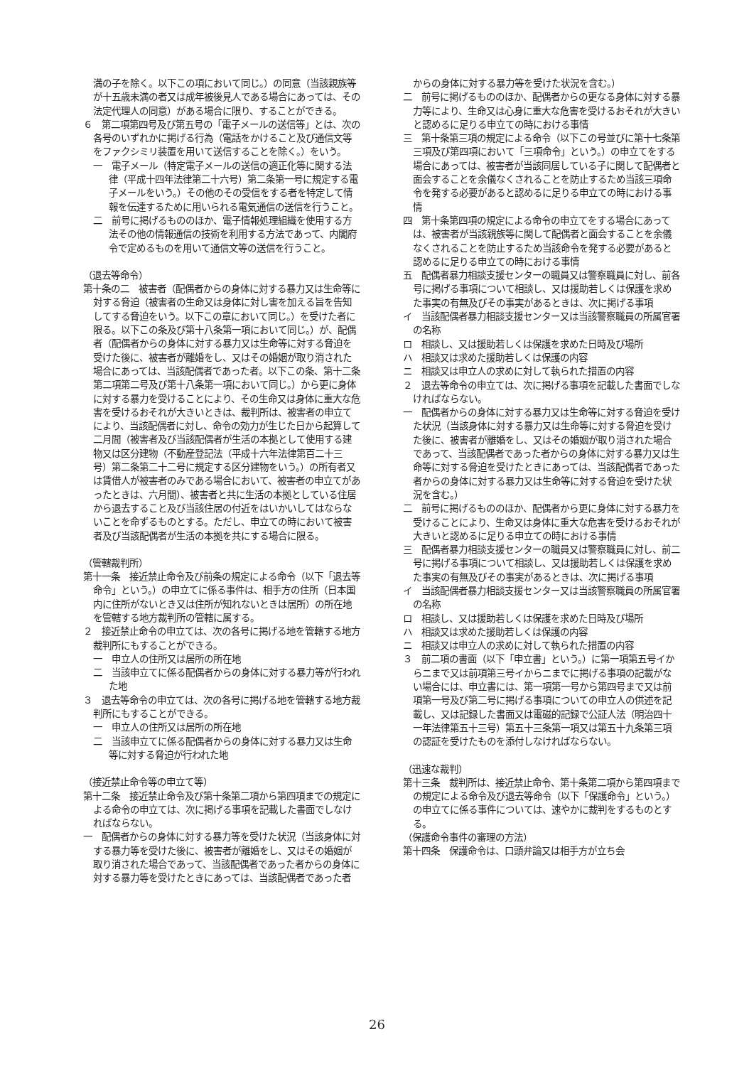満の子を除く。以下この項において同じ。）の同意（当該親族等が十五歳未満の者又は成年被後見人である場合にあっては、その法定代理人の同意）がある場合に限り、することができる。
６　第二項第四号及び第五号の「電子メールの送信等」とは、次の各号のいずれかに掲げる行為（電話をかけること及び通信文等をファクシミリ装置を用いて送信することを除く。）をいう。
一　電子メール（特定電子メールの送信の適正化等に関する法律（平成十四年法律第二十六号）第二条第一号に規定する電子メールをいう。）その他のその受信をする者を特定して情報を伝達するために用いられる電気通信の送信を行うこと。
二　前号に掲げるもののほか、電子情報処理組織を使用する方法その他の情報通信の技術を利用する方法であって、内閣府令で定めるものを用いて通信文等の送信を行うこと。
（退去等命令）
第十条の二　被害者（配偶者からの身体に対する暴力又は生命等に対する脅迫（被害者の生命又は身体に対し害を加える旨を告知してする脅迫をいう。以下この章において同じ。）を受けた者に限る。以下この条及び第十八条第一項において同じ。）が、配偶者（配偶者からの身体に対する暴力又は生命等に対する脅迫を受けた後に、被害者が離婚をし、又はその婚姻が取り消された場合にあっては、当該配偶者であった者。以下この条、第十二条第二項第二号及び第十八条第一項において同じ。）から更に身体に対する暴力を受けることにより、その生命又は身体に重大な危害を受けるおそれが大きいときは、裁判所は、被害者の申立てにより、当該配偶者に対し、命令の効力が生じた日から起算して二月間（被害者及び当該配偶者が生活の本拠として使用する建物又は区分建物（不動産登記法（平成十六年法律第百二十三号）第二条第二十二号に規定する区分建物をいう。）の所有者又は賃借人が被害者のみである場合において、被害者の申立てがあったときは、六月間）、被害者と共に生活の本拠としている住居から退去すること及び当該住居の付近をはいかいしてはならないことを命ずるものとする。ただし、申立ての時において被害者及び当該配偶者が生活の本拠を共にする場合に限る。
（管轄裁判所）
第十一条　接近禁止命令及び前条の規定による命令（以下「退去等命令」という。）の申立てに係る事件は、相手方の住所（日本国内に住所がないとき又は住所が知れないときは居所）の所在地を管轄する地方裁判所の管轄に属する。
２　接近禁止命令の申立ては、次の各号に掲げる地を管轄する地方裁判所にもすることができる。
一　申立人の住所又は居所の所在地
二　当該申立てに係る配偶者からの身体に対する暴力等が行われた地
３　退去等命令の申立ては、次の各号に掲げる地を管轄する地方裁判所にもすることができる。
一　申立人の住所又は居所の所在地
二　当該申立てに係る配偶者からの身体に対する暴力又は生命等に対する脅迫が行われた地
（接近禁止命令等の申立て等）
第十二条　接近禁止命令及び第十条第二項から第四項までの規定による命令の申立ては、次に掲げる事項を記載した書面でしなければならない。
一　配偶者からの身体に対する暴力等を受けた状況（当該身体に対する暴力等を受けた後に、被害者が離婚をし、又はその婚姻が取り消された場合であって、当該配偶者であった者からの身体に対する暴力等を受けたときにあっては、当該配偶者であった者
からの身体に対する暴力等を受けた状況を含む。）
二　前号に掲げるもののほか、配偶者からの更なる身体に対する暴力等により、生命又は心身に重大な危害を受けるおそれが大きいと認めるに足りる申立ての時における事情
三　第十条第三項の規定による命令（以下この号並びに第十七条第三項及び第四項において「三項命令」という。）の申立てをする場合にあっては、被害者が当該同居している子に関して配偶者と面会することを余儀なくされることを防止するため当該三項命令を発する必要があると認めるに足りる申立ての時における事情
四　第十条第四項の規定による命令の申立てをする場合にあっては、被害者が当該親族等に関して配偶者と面会することを余儀なくされることを防止するため当該命令を発する必要があると認めるに足りる申立ての時における事情
五　配偶者暴力相談支援センターの職員又は警察職員に対し、前各号に掲げる事項について相談し、又は援助若しくは保護を求めた事実の有無及びその事実があるときは、次に掲げる事項
イ　当該配偶者暴力相談支援センター又は当該警察職員の所属官署の名称
ロ　相談し、又は援助若しくは保護を求めた日時及び場所
ハ　相談又は求めた援助若しくは保護の内容
ニ　相談又は申立人の求めに対して執られた措置の内容
２　退去等命令の申立ては、次に掲げる事項を記載した書面でしなければならない。
一　配偶者からの身体に対する暴力又は生命等に対する脅迫を受けた状況（当該身体に対する暴力又は生命等に対する脅迫を受けた後に、被害者が離婚をし、又はその婚姻が取り消された場合であって、当該配偶者であった者からの身体に対する暴力又は生命等に対する脅迫を受けたときにあっては、当該配偶者であった者からの身体に対する暴力又は生命等に対する脅迫を受けた状況を含む。）
二　前号に掲げるもののほか、配偶者から更に身体に対する暴力を受けることにより、生命又は身体に重大な危害を受けるおそれが大きいと認めるに足りる申立ての時における事情
三　配偶者暴力相談支援センターの職員又は警察職員に対し、前二号に掲げる事項について相談し、又は援助若しくは保護を求めた事実の有無及びその事実があるときは、次に掲げる事項
イ　当該配偶者暴力相談支援センター又は当該警察職員の所属官署の名称
ロ　相談し、又は援助若しくは保護を求めた日時及び場所
ハ　相談又は求めた援助若しくは保護の内容
ニ　相談又は申立人の求めに対して執られた措置の内容
３　前二項の書面（以下「申立書」という。）に第一項第五号イからニまで又は前項第三号イからニまでに掲げる事項の記載がない場合には、申立書には、第一項第一号から第四号まで又は前項第一号及び第二号に掲げる事項についての申立人の供述を記載し、又は記録した書面又は電磁的記録で公証人法（明治四十一年法律第五十三号）第五十三条第一項又は第五十九条第三項の認証を受けたものを添付しなければならない。
（迅速な裁判）
第十三条　裁判所は、接近禁止命令、第十条第二項から第四項までの規定による命令及び退去等命令（以下「保護命令」という。）の申立てに係る事件については、速やかに裁判をするものとする。
（保護命令事件の審理の方法）
第十四条　保護命令は、口頭弁論又は相手方が立ち会
26